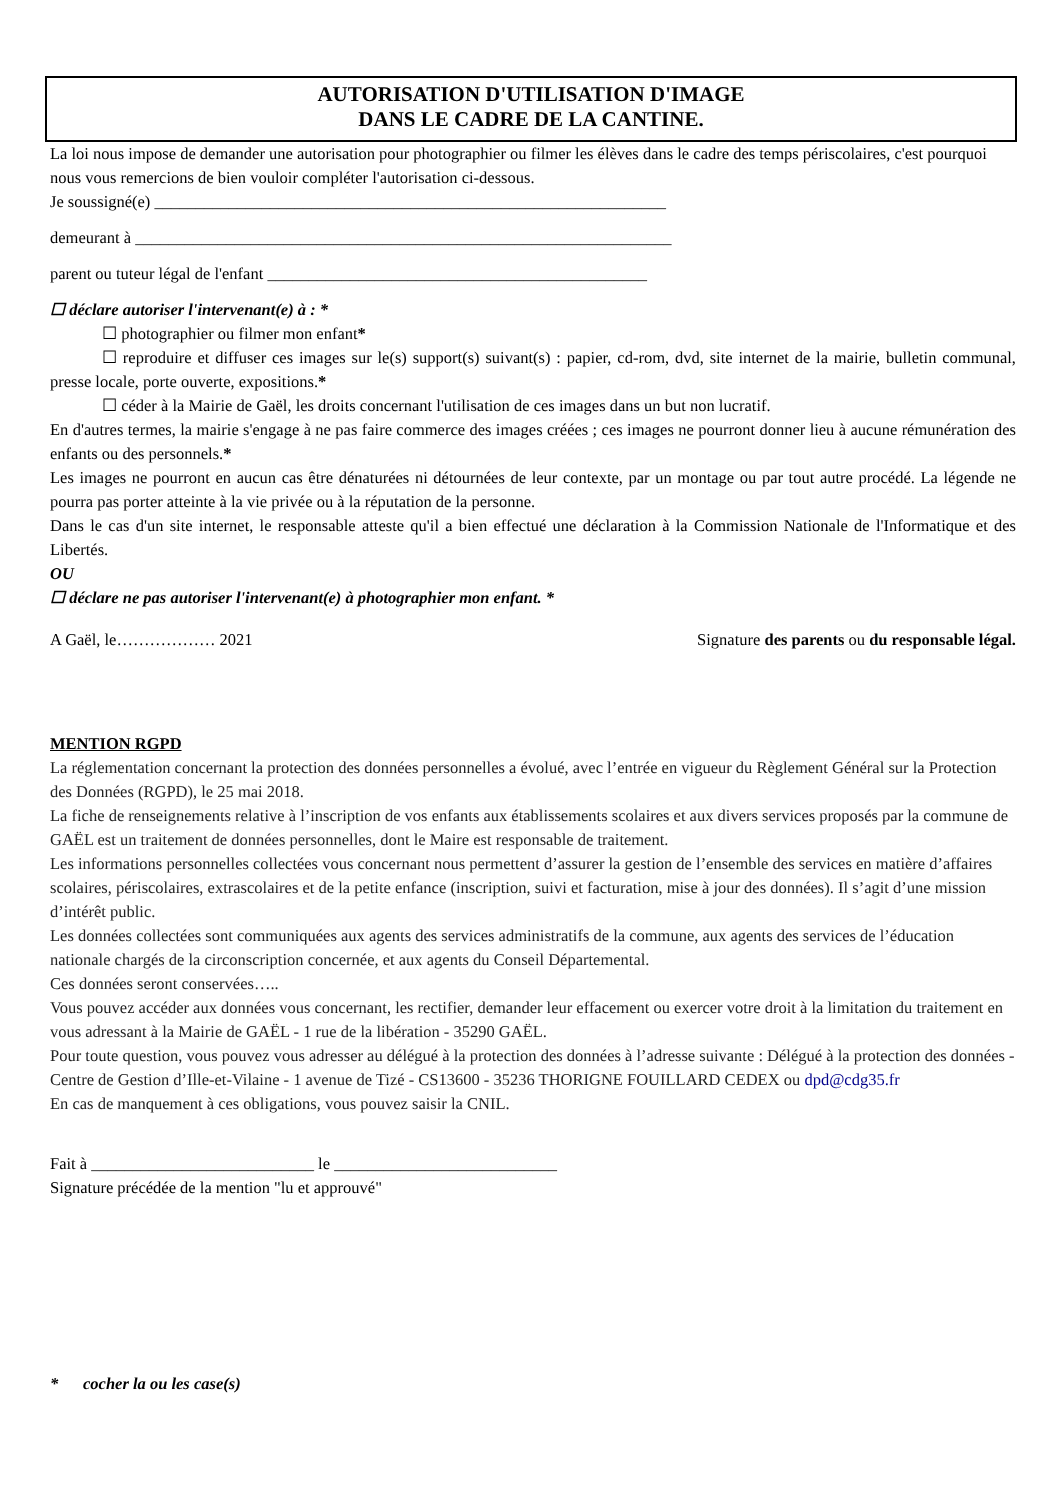AUTORISATION D'UTILISATION D'IMAGE
DANS LE CADRE DE LA CANTINE.
La loi nous impose de demander une autorisation pour photographier ou filmer les élèves dans le cadre des temps périscolaires, c'est pourquoi nous vous remercions de bien vouloir compléter l'autorisation ci-dessous.
Je soussigné(e) ______________________________________________________________
demeurant à _________________________________________________________________
parent ou tuteur légal de l'enfant ______________________________________________
☐ déclare autoriser l'intervenant(e) à : *
☐ photographier ou filmer mon enfant*
☐ reproduire et diffuser ces images sur le(s) support(s) suivant(s) : papier, cd-rom, dvd, site internet de la mairie, bulletin communal, presse locale, porte ouverte, expositions.*
☐ céder à la Mairie de Gaël, les droits concernant l'utilisation de ces images dans un but non lucratif.
En d'autres termes, la mairie s'engage à ne pas faire commerce des images créées ; ces images ne pourront donner lieu à aucune rémunération des enfants ou des personnels.*
Les images ne pourront en aucun cas être dénaturées ni détournées de leur contexte, par un montage ou par tout autre procédé. La légende ne pourra pas porter atteinte à la vie privée ou à la réputation de la personne.
Dans le cas d'un site internet, le responsable atteste qu'il a bien effectué une déclaration à la Commission Nationale de l'Informatique et des Libertés.
OU
☐ déclare ne pas autoriser l'intervenant(e) à photographier mon enfant. *
A Gaël, le……………… 2021 Signature des parents ou du responsable légal.
MENTION RGPD
La réglementation concernant la protection des données personnelles a évolué, avec l’entrée en vigueur du Règlement Général sur la Protection des Données (RGPD), le 25 mai 2018.
La fiche de renseignements relative à l’inscription de vos enfants aux établissements scolaires et aux divers services proposés par la commune de GAËL est un traitement de données personnelles, dont le Maire est responsable de traitement.
Les informations personnelles collectées vous concernant nous permettent d’assurer la gestion de l’ensemble des services en matière d’affaires scolaires, périscolaires, extrascolaires et de la petite enfance (inscription, suivi et facturation, mise à jour des données). Il s’agit d’une mission d’intérêt public.
Les données collectées sont communiquées aux agents des services administratifs de la commune, aux agents des services de l’éducation nationale chargés de la circonscription concernée, et aux agents du Conseil Départemental.
Ces données seront conservées…..
Vous pouvez accéder aux données vous concernant, les rectifier, demander leur effacement ou exercer votre droit à la limitation du traitement en vous adressant à la Mairie de GAËL - 1 rue de la libération - 35290 GAËL.
Pour toute question, vous pouvez vous adresser au délégué à la protection des données à l’adresse suivante : Délégué à la protection des données - Centre de Gestion d’Ille-et-Vilaine - 1 avenue de Tizé - CS13600 - 35236 THORIGNE FOUILLARD CEDEX ou dpd@cdg35.fr
En cas de manquement à ces obligations, vous pouvez saisir la CNIL.
Fait à ___________________________ le ___________________________
Signature précédée de la mention "lu et approuvé"
* cocher la ou les case(s)